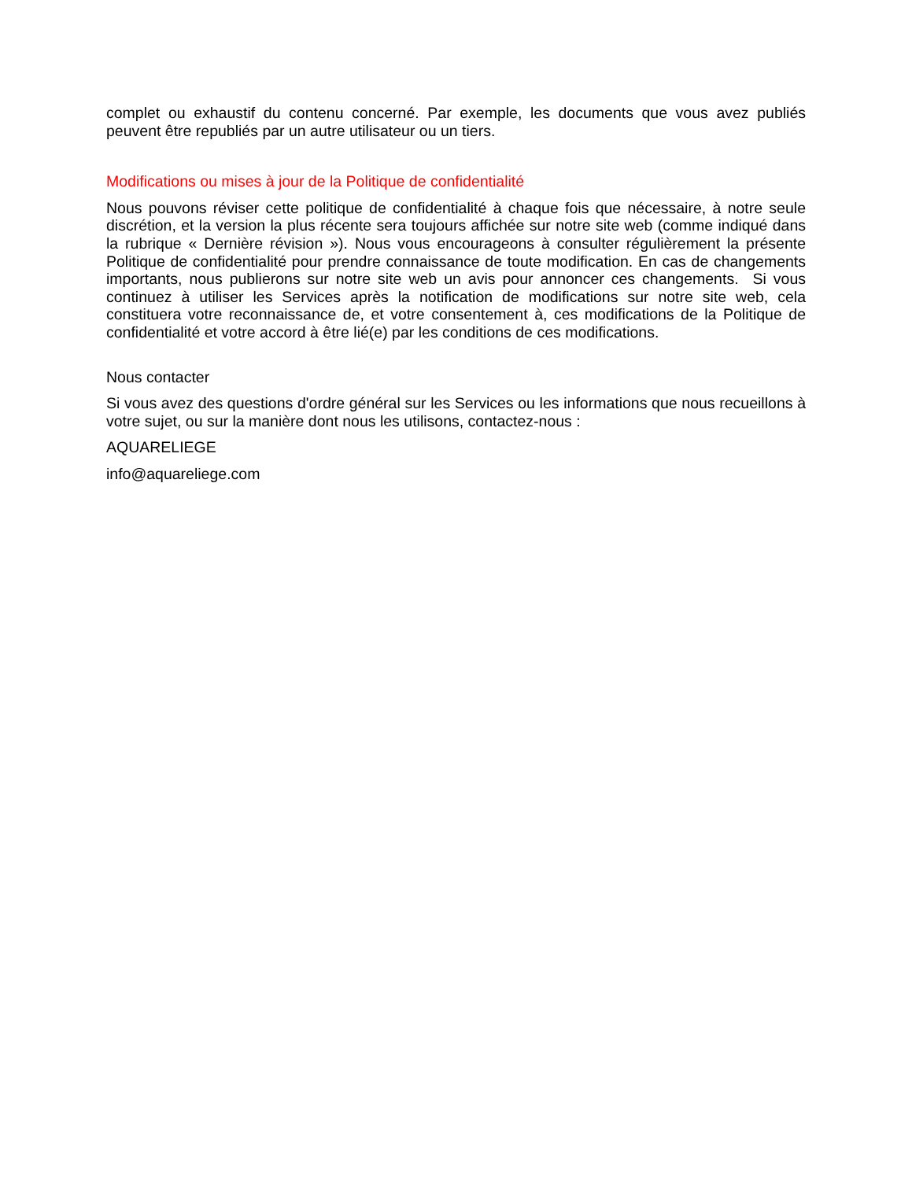complet ou exhaustif du contenu concerné. Par exemple, les documents que vous avez publiés peuvent être republiés par un autre utilisateur ou un tiers.
Modifications ou mises à jour de la Politique de confidentialité
Nous pouvons réviser cette politique de confidentialité à chaque fois que nécessaire, à notre seule discrétion, et la version la plus récente sera toujours affichée sur notre site web (comme indiqué dans la rubrique « Dernière révision »). Nous vous encourageons à consulter régulièrement la présente Politique de confidentialité pour prendre connaissance de toute modification. En cas de changements importants, nous publierons sur notre site web un avis pour annoncer ces changements. Si vous continuez à utiliser les Services après la notification de modifications sur notre site web, cela constituera votre reconnaissance de, et votre consentement à, ces modifications de la Politique de confidentialité et votre accord à être lié(e) par les conditions de ces modifications.
Nous contacter
Si vous avez des questions d'ordre général sur les Services ou les informations que nous recueillons à votre sujet, ou sur la manière dont nous les utilisons, contactez-nous :
AQUARELIEGE
info@aquareliege.com